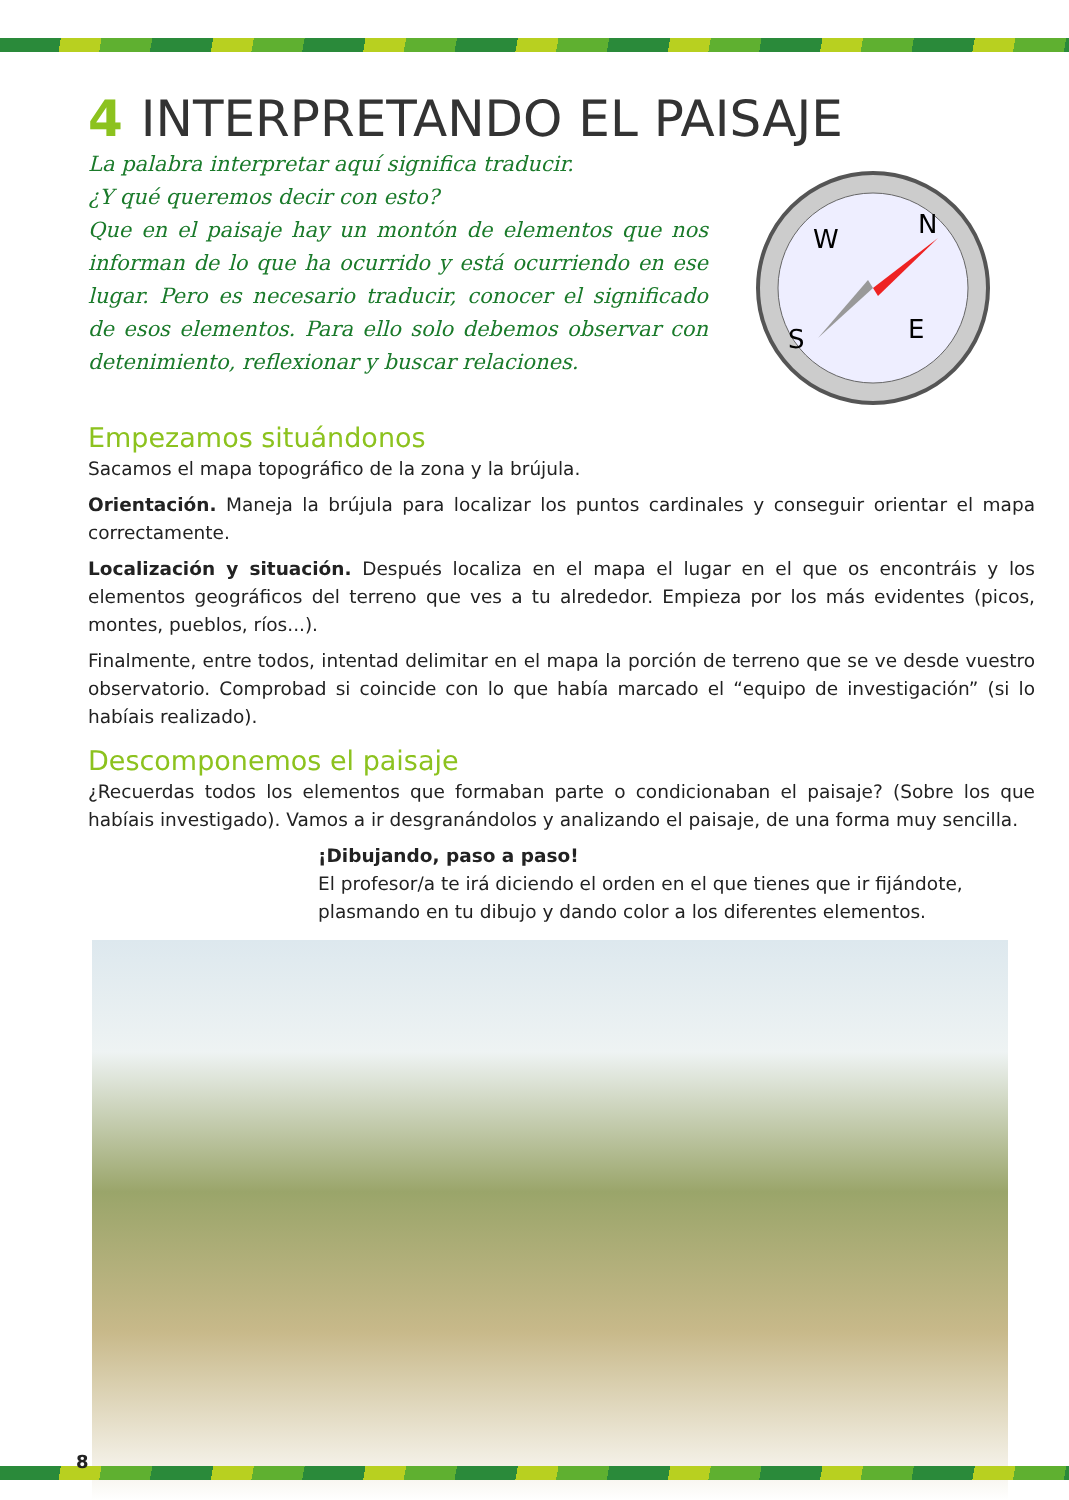4 INTERPRETANDO EL PAISAJE
La palabra interpretar aquí significa traducir.
¿Y qué queremos decir con esto?
Que en el paisaje hay un montón de elementos que nos informan de lo que ha ocurrido y está ocurriendo en ese lugar. Pero es necesario traducir, conocer el significado de esos elementos. Para ello solo debemos observar con detenimiento, reflexionar y buscar relaciones.
W
N
S
E
Empezamos situándonos
Sacamos el mapa topográfico de la zona y la brújula.
Orientación. Maneja la brújula para localizar los puntos cardinales y conseguir orientar el mapa correctamente.
Localización y situación. Después localiza en el mapa el lugar en el que os encontráis y los elementos geográficos del terreno que ves a tu alrededor. Empieza por los más evidentes (picos, montes, pueblos, ríos...).
Finalmente, entre todos, intentad delimitar en el mapa la porción de terreno que se ve desde vuestro observatorio. Comprobad si coincide con lo que había marcado el “equipo de investigación” (si lo habíais realizado).
Descomponemos el paisaje
¿Recuerdas todos los elementos que formaban parte o condicionaban el paisaje? (Sobre los que habíais investigado). Vamos a ir desgranándolos y analizando el paisaje, de una forma muy sencilla.
¡Dibujando, paso a paso!
El profesor/a te irá diciendo el orden en el que tienes que ir fijándote, plasmando en tu dibujo y dando color a los diferentes elementos.
8